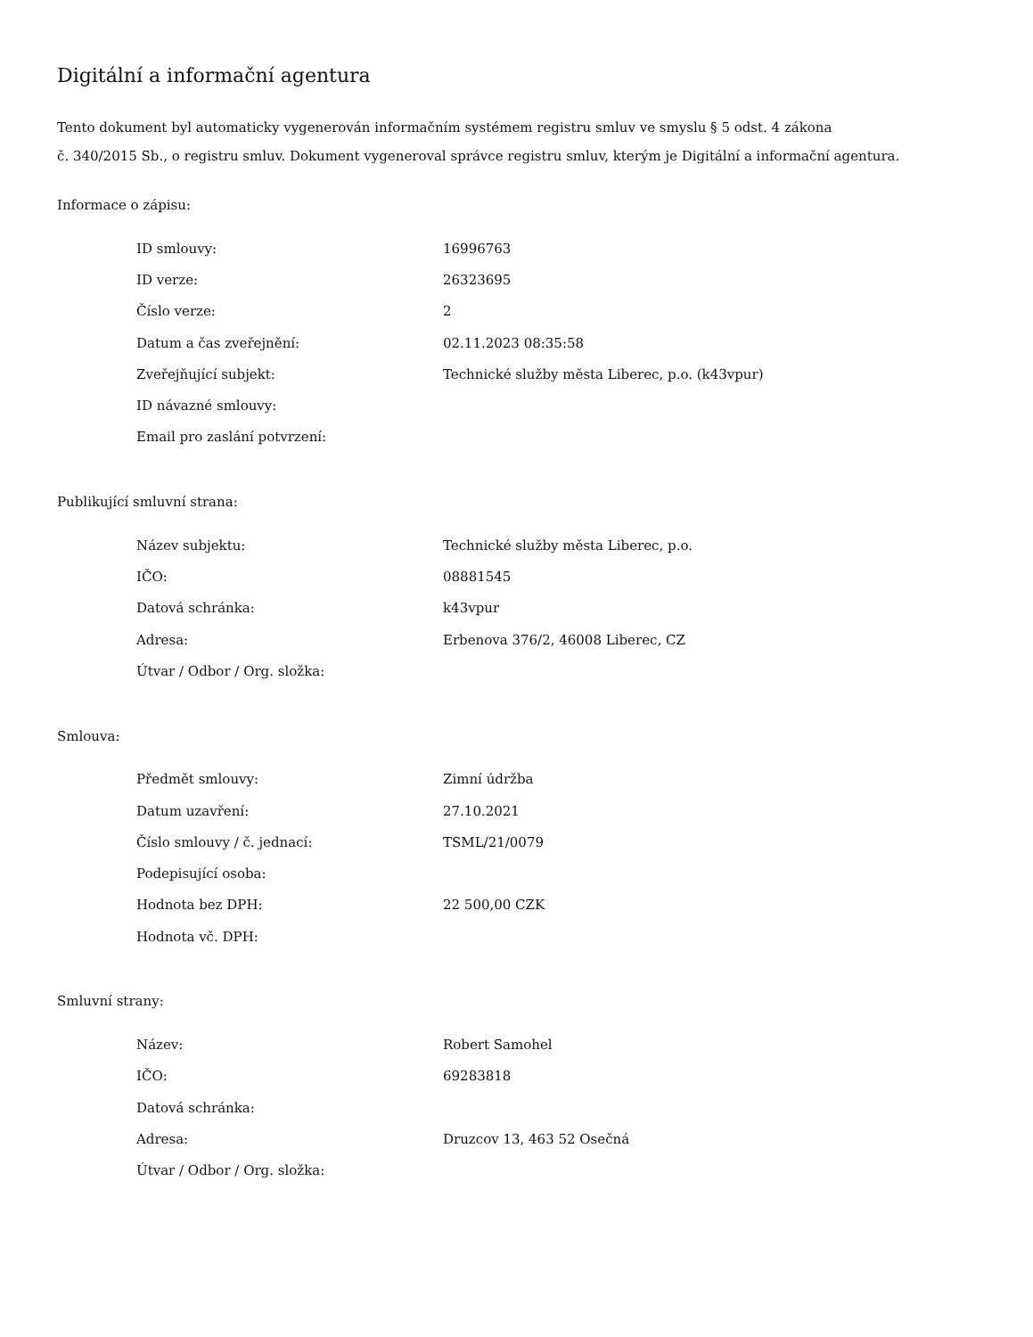Digitální a informační agentura
Tento dokument byl automaticky vygenerován informačním systémem registru smluv ve smyslu § 5 odst. 4 zákona
č. 340/2015 Sb., o registru smluv. Dokument vygeneroval správce registru smluv, kterým je Digitální a informační agentura.
Informace o zápisu:
| ID smlouvy: | 16996763 |
| ID verze: | 26323695 |
| Číslo verze: | 2 |
| Datum a čas zveřejnění: | 02.11.2023 08:35:58 |
| Zveřejňující subjekt: | Technické služby města Liberec, p.o. (k43vpur) |
| ID návazné smlouvy: | |
| Email pro zaslání potvrzení: | |
Publikující smluvní strana:
| Název subjektu: | Technické služby města Liberec, p.o. |
| IČO: | 08881545 |
| Datová schránka: | k43vpur |
| Adresa: | Erbenova 376/2, 46008 Liberec, CZ |
| Útvar / Odbor / Org. složka: | |
Smlouva:
| Předmět smlouvy: | Zimní údržba |
| Datum uzavření: | 27.10.2021 |
| Číslo smlouvy / č. jednací: | TSML/21/0079 |
| Podepisující osoba: | |
| Hodnota bez DPH: | 22 500,00 CZK |
| Hodnota vč. DPH: | |
Smluvní strany:
| Název: | Robert Samohel |
| IČO: | 69283818 |
| Datová schránka: | |
| Adresa: | Druzcov 13, 463 52 Osečná |
| Útvar / Odbor / Org. složka: | |